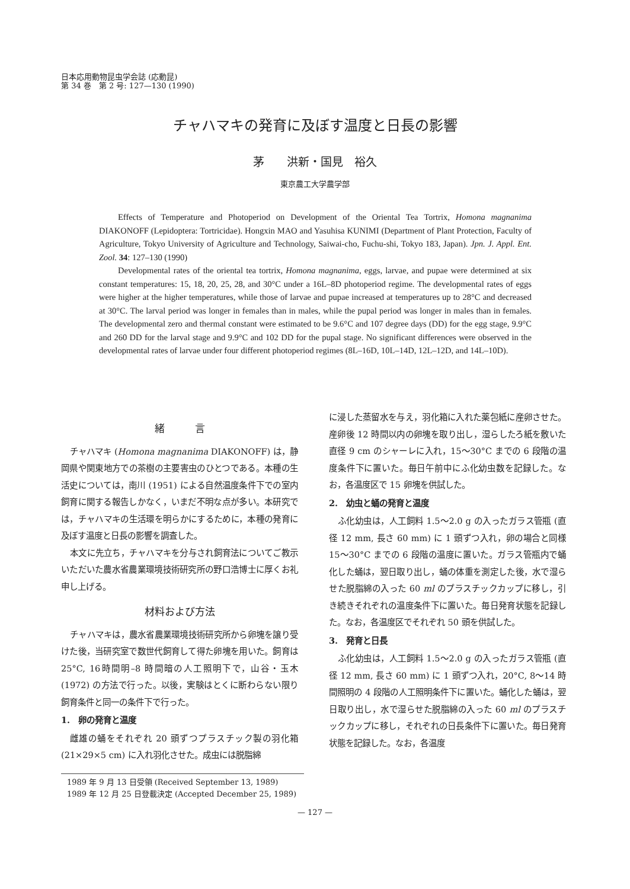日本応用動物昆虫学会誌 (応動昆)
第 34 巻　第 2 号: 127—130 (1990)
チャハマキの発育に及ぼす温度と日長の影響
茅　　洪新・国見　裕久
東京農工大学農学部
Effects of Temperature and Photoperiod on Development of the Oriental Tea Tortrix, Homona magnanima DIAKONOFF (Lepidoptera: Tortricidae). Hongxin MAO and Yasuhisa KUNIMI (Department of Plant Protection, Faculty of Agriculture, Tokyo University of Agriculture and Technology, Saiwai-cho, Fuchu-shi, Tokyo 183, Japan). Jpn. J. Appl. Ent. Zool. 34: 127–130 (1990)
Developmental rates of the oriental tea tortrix, Homona magnanima, eggs, larvae, and pupae were determined at six constant temperatures: 15, 18, 20, 25, 28, and 30°C under a 16L–8D photoperiod regime. The developmental rates of eggs were higher at the higher temperatures, while those of larvae and pupae increased at temperatures up to 28°C and decreased at 30°C. The larval period was longer in females than in males, while the pupal period was longer in males than in females. The developmental zero and thermal constant were estimated to be 9.6°C and 107 degree days (DD) for the egg stage, 9.9°C and 260 DD for the larval stage and 9.9°C and 102 DD for the pupal stage. No significant differences were observed in the developmental rates of larvae under four different photoperiod regimes (8L–16D, 10L–14D, 12L–12D, and 14L–10D).
緒　　　言
チャハマキ (Homona magnanima DIAKONOFF) は，静岡県や関東地方での茶樹の主要害虫のひとつである。本種の生活史については，南川 (1951) による自然温度条件下での室内飼育に関する報告しかなく，いまだ不明な点が多い。本研究では，チャハマキの生活環を明らかにするために，本種の発育に及ぼす温度と日長の影響を調査した。
本文に先立ち，チャハマキを分与され飼育法についてご教示いただいた農水省農業環境技術研究所の野口浩博士に厚くお礼申し上げる。
材料および方法
チャハマキは，農水省農業環境技術研究所から卵塊を譲り受けた後，当研究室で数世代飼育して得た卵塊を用いた。飼育は 25°C, 16時間明–8 時間暗の人工照明下で，山谷・玉木 (1972) の方法で行った。以後，実験はとくに断わらない限り飼育条件と同一の条件下で行った。
1.　卵の発育と温度
雌雄の蛹をそれぞれ 20 頭ずつプラスチック製の羽化箱 (21×29×5 cm) に入れ羽化させた。成虫には脱脂綿
に浸した蒸留水を与え，羽化箱に入れた薬包紙に産卵させた。産卵後 12 時間以内の卵塊を取り出し，湿らしたろ紙を敷いた直径 9 cm のシャーレに入れ，15～30°C までの 6 段階の温度条件下に置いた。毎日午前中にふ化幼虫数を記録した。なお，各温度区で 15 卵塊を供試した。
2.　幼虫と蛹の発育と温度
ふ化幼虫は，人工飼料 1.5～2.0 g の入ったガラス管瓶 (直径 12 mm, 長さ 60 mm) に 1 頭ずつ入れ，卵の場合と同様 15～30°C までの 6 段階の温度に置いた。ガラス管瓶内で蛹化した蛹は，翌日取り出し，蛹の体重を測定した後，水で湿らせた脱脂綿の入った 60 ml のプラスチックカップに移し，引き続きそれぞれの温度条件下に置いた。毎日発育状態を記録した。なお，各温度区でそれぞれ 50 頭を供試した。
3.　発育と日長
ふ化幼虫は，人工飼料 1.5～2.0 g の入ったガラス管瓶 (直径 12 mm, 長さ 60 mm) に 1 頭ずつ入れ，20°C, 8～14 時間照明の 4 段階の人工照明条件下に置いた。蛹化した蛹は，翌日取り出し，水で湿らせた脱脂綿の入った 60 ml のプラスチックカップに移し，それぞれの日長条件下に置いた。毎日発育状態を記録した。なお，各温度
1989 年 9 月 13 日受領 (Received September 13, 1989)
1989 年 12 月 25 日登載決定 (Accepted December 25, 1989)
— 127 —